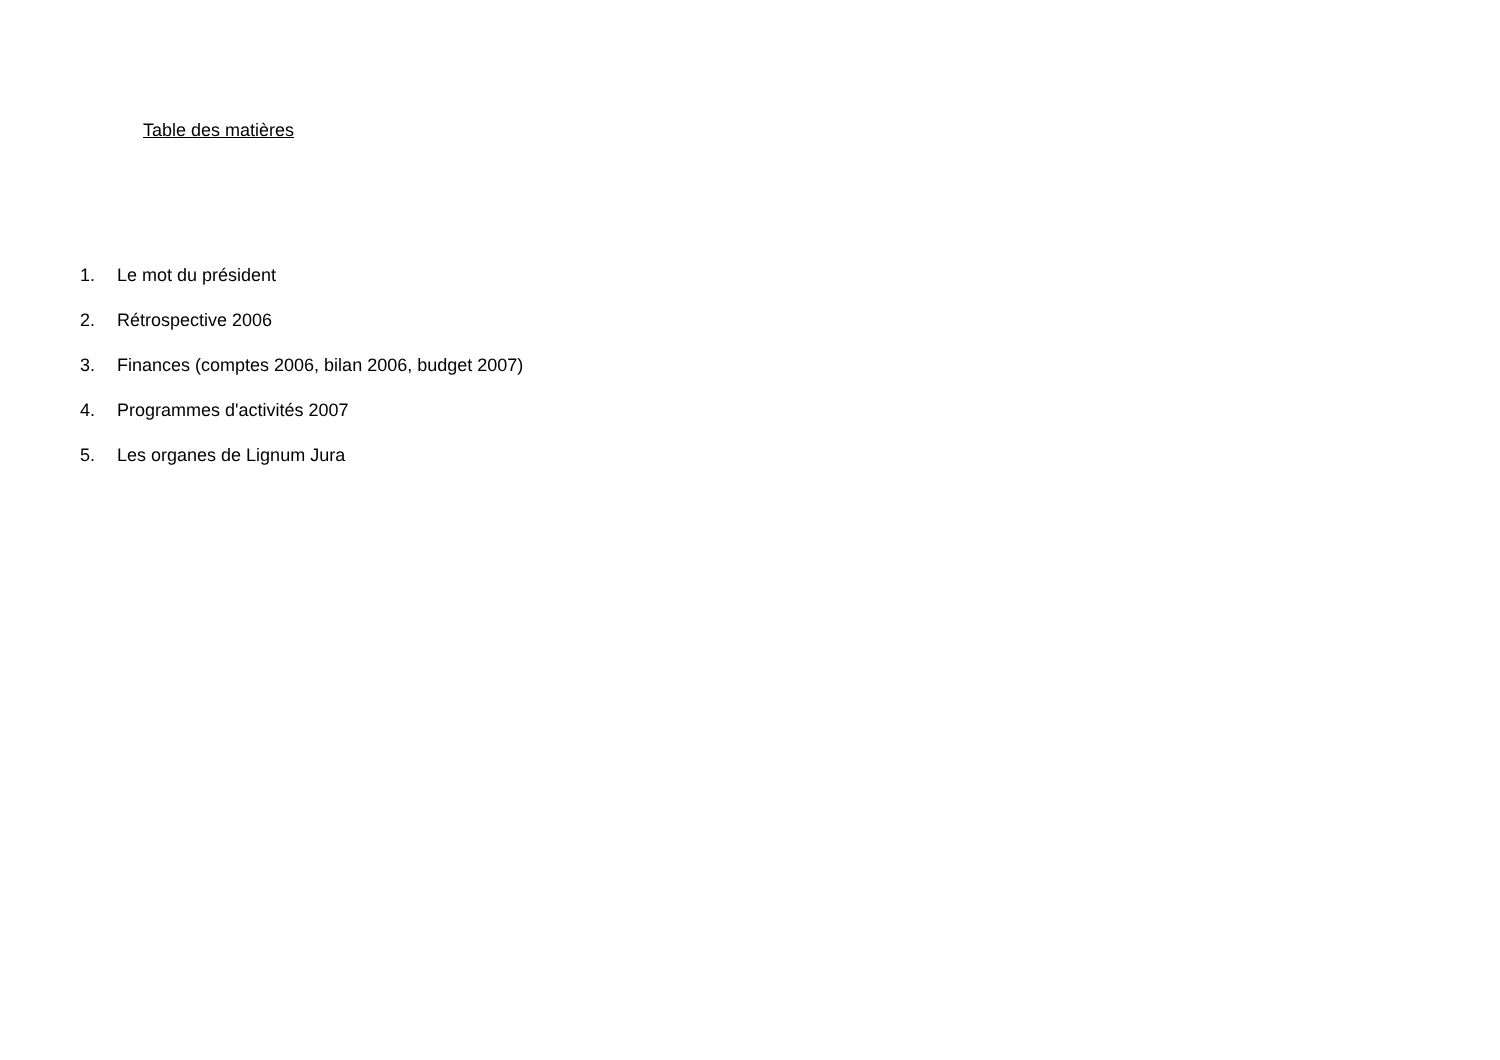Table des matières
1. Le mot du président
2. Rétrospective 2006
3. Finances (comptes 2006, bilan 2006, budget 2007)
4. Programmes d'activités 2007
5. Les organes de Lignum Jura